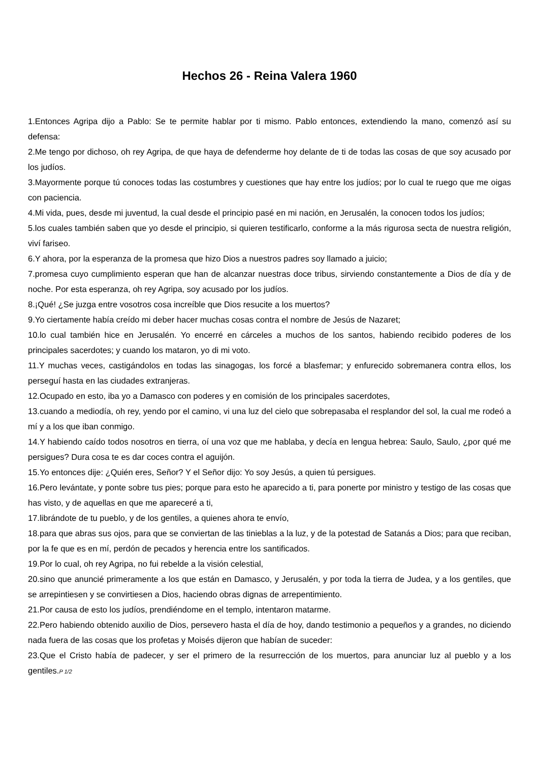Hechos 26 - Reina Valera 1960
1.Entonces Agripa dijo a Pablo: Se te permite hablar por ti mismo. Pablo entonces, extendiendo la mano, comenzó así su defensa:
2.Me tengo por dichoso, oh rey Agripa, de que haya de defenderme hoy delante de ti de todas las cosas de que soy acusado por los judíos.
3.Mayormente porque tú conoces todas las costumbres y cuestiones que hay entre los judíos; por lo cual te ruego que me oigas con paciencia.
4.Mi vida, pues, desde mi juventud, la cual desde el principio pasé en mi nación, en Jerusalén, la conocen todos los judíos;
5.los cuales también saben que yo desde el principio, si quieren testificarlo, conforme a la más rigurosa secta de nuestra religión, viví fariseo.
6.Y ahora, por la esperanza de la promesa que hizo Dios a nuestros padres soy llamado a juicio;
7.promesa cuyo cumplimiento esperan que han de alcanzar nuestras doce tribus, sirviendo constantemente a Dios de día y de noche. Por esta esperanza, oh rey Agripa, soy acusado por los judíos.
8.¡Qué! ¿Se juzga entre vosotros cosa increíble que Dios resucite a los muertos?
9.Yo ciertamente había creído mi deber hacer muchas cosas contra el nombre de Jesús de Nazaret;
10.lo cual también hice en Jerusalén. Yo encerré en cárceles a muchos de los santos, habiendo recibido poderes de los principales sacerdotes; y cuando los mataron, yo di mi voto.
11.Y muchas veces, castigándolos en todas las sinagogas, los forcé a blasfemar; y enfurecido sobremanera contra ellos, los perseguí hasta en las ciudades extranjeras.
12.Ocupado en esto, iba yo a Damasco con poderes y en comisión de los principales sacerdotes,
13.cuando a mediodía, oh rey, yendo por el camino, vi una luz del cielo que sobrepasaba el resplandor del sol, la cual me rodeó a mí y a los que iban conmigo.
14.Y habiendo caído todos nosotros en tierra, oí una voz que me hablaba, y decía en lengua hebrea: Saulo, Saulo, ¿por qué me persigues? Dura cosa te es dar coces contra el aguijón.
15.Yo entonces dije: ¿Quién eres, Señor? Y el Señor dijo: Yo soy Jesús, a quien tú persigues.
16.Pero levántate, y ponte sobre tus pies; porque para esto he aparecido a ti, para ponerte por ministro y testigo de las cosas que has visto, y de aquellas en que me apareceré a ti,
17.librándote de tu pueblo, y de los gentiles, a quienes ahora te envío,
18.para que abras sus ojos, para que se conviertan de las tinieblas a la luz, y de la potestad de Satanás a Dios; para que reciban, por la fe que es en mí, perdón de pecados y herencia entre los santificados.
19.Por lo cual, oh rey Agripa, no fui rebelde a la visión celestial,
20.sino que anuncié primeramente a los que están en Damasco, y Jerusalén, y por toda la tierra de Judea, y a los gentiles, que se arrepintiesen y se convirtiesen a Dios, haciendo obras dignas de arrepentimiento.
21.Por causa de esto los judíos, prendiéndome en el templo, intentaron matarme.
22.Pero habiendo obtenido auxilio de Dios, persevero hasta el día de hoy, dando testimonio a pequeños y a grandes, no diciendo nada fuera de las cosas que los profetas y Moisés dijeron que habían de suceder:
23.Que el Cristo había de padecer, y ser el primero de la resurrección de los muertos, para anunciar luz al pueblo y a los gentiles.P 1/2